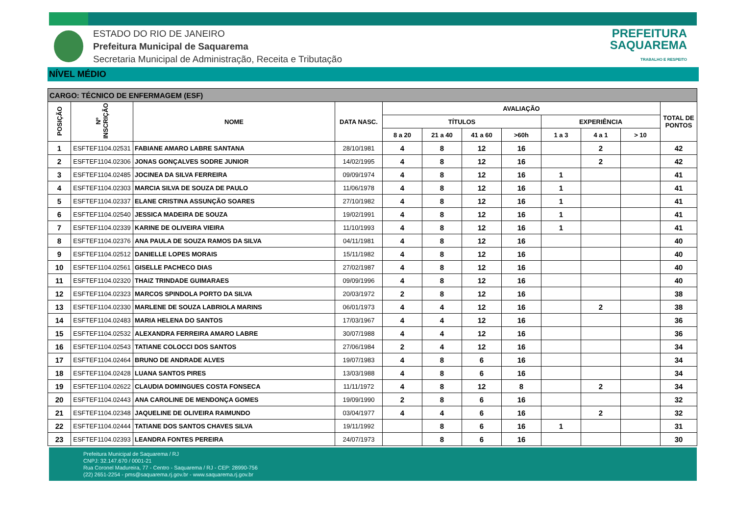ESTADO DO RIO DE JANEIRO
Prefeitura Municipal de Saquarema
Secretaria Municipal de Administração, Receita e Tributação
PREFEITURA
SAQUAREMA
TRABALHO E RESPEITO
NÍVEL MÉDIO
| CARGO: TÉCNICO DE ENFERMAGEM (ESF) | | | | | | | | | | | |
| --- | --- | --- | --- | --- | --- | --- | --- | --- | --- | --- | --- |
| POSIÇÃO | Nº INSCRIÇÃO | NOME | DATA NASC. | AVALIAÇÃO | | | | | | | TOTAL DE PONTOS |
| | | | | TÍTULOS | | | | EXPERIÊNCIA | | | |
| | | | | 8 a 20 | 21 a 40 | 41 a 60 | >60h | 1 a 3 | 4 a 1 | > 10 | |
| 1 | ESFTEF1104.02531 | FABIANE AMARO LABRE SANTANA | 28/10/1981 | 4 | 8 | 12 | 16 | | 2 | | 42 |
| 2 | ESFTEF1104.02306 | JONAS GONÇALVES SODRE JUNIOR | 14/02/1995 | 4 | 8 | 12 | 16 | | 2 | | 42 |
| 3 | ESFTEF1104.02485 | JOCINEA DA SILVA FERREIRA | 09/09/1974 | 4 | 8 | 12 | 16 | 1 | | | 41 |
| 4 | ESFTEF1104.02303 | MARCIA SILVA DE SOUZA DE PAULO | 11/06/1978 | 4 | 8 | 12 | 16 | 1 | | | 41 |
| 5 | ESFTEF1104.02337 | ELANE CRISTINA ASSUNÇÃO SOARES | 27/10/1982 | 4 | 8 | 12 | 16 | 1 | | | 41 |
| 6 | ESFTEF1104.02540 | JESSICA MADEIRA DE SOUZA | 19/02/1991 | 4 | 8 | 12 | 16 | 1 | | | 41 |
| 7 | ESFTEF1104.02339 | KARINE DE OLIVEIRA VIEIRA | 11/10/1993 | 4 | 8 | 12 | 16 | 1 | | | 41 |
| 8 | ESFTEF1104.02376 | ANA PAULA DE SOUZA RAMOS DA SILVA | 04/11/1981 | 4 | 8 | 12 | 16 | | | | 40 |
| 9 | ESFTEF1104.02512 | DANIELLE LOPES MORAIS | 15/11/1982 | 4 | 8 | 12 | 16 | | | | 40 |
| 10 | ESFTEF1104.02561 | GISELLE PACHECO DIAS | 27/02/1987 | 4 | 8 | 12 | 16 | | | | 40 |
| 11 | ESFTEF1104.02320 | THAIZ TRINDADE GUIMARAES | 09/09/1996 | 4 | 8 | 12 | 16 | | | | 40 |
| 12 | ESFTEF1104.02323 | MARCOS SPINDOLA PORTO DA SILVA | 20/03/1972 | 2 | 8 | 12 | 16 | | | | 38 |
| 13 | ESFTEF1104.02330 | MARLENE DE SOUZA LABRIOLA MARINS | 06/01/1973 | 4 | 4 | 12 | 16 | | 2 | | 38 |
| 14 | ESFTEF1104.02483 | MARIA HELENA DO SANTOS | 17/03/1967 | 4 | 4 | 12 | 16 | | | | 36 |
| 15 | ESFTEF1104.02532 | ALEXANDRA FERREIRA AMARO LABRE | 30/07/1988 | 4 | 4 | 12 | 16 | | | | 36 |
| 16 | ESFTEF1104.02543 | TATIANE COLOCCI DOS SANTOS | 27/06/1984 | 2 | 4 | 12 | 16 | | | | 34 |
| 17 | ESFTEF1104.02464 | BRUNO DE ANDRADE ALVES | 19/07/1983 | 4 | 8 | 6 | 16 | | | | 34 |
| 18 | ESFTEF1104.02428 | LUANA SANTOS PIRES | 13/03/1988 | 4 | 8 | 6 | 16 | | | | 34 |
| 19 | ESFTEF1104.02622 | CLAUDIA DOMINGUES COSTA FONSECA | 11/11/1972 | 4 | 8 | 12 | 8 | | 2 | | 34 |
| 20 | ESFTEF1104.02443 | ANA CAROLINE DE MENDONÇA GOMES | 19/09/1990 | 2 | 8 | 6 | 16 | | | | 32 |
| 21 | ESFTEF1104.02348 | JAQUELINE DE OLIVEIRA RAIMUNDO | 03/04/1977 | 4 | 4 | 6 | 16 | | 2 | | 32 |
| 22 | ESFTEF1104.02444 | TATIANE DOS SANTOS CHAVES SILVA | 19/11/1992 | | 8 | 6 | 16 | 1 | | | 31 |
| 23 | ESFTEF1104.02393 | LEANDRA FONTES PEREIRA | 24/07/1973 | | 8 | 6 | 16 | | | | 30 |
Prefeitura Municipal de Saquarema / RJ
CNPJ: 32.147.670 / 0001-21
Rua Coronel Madureira, 77 - Centro - Saquarema / RJ - CEP: 28990-756
(22) 2651-2254 - pms@saquarema.rj.gov.br - www.saquarema.rj.gov.br